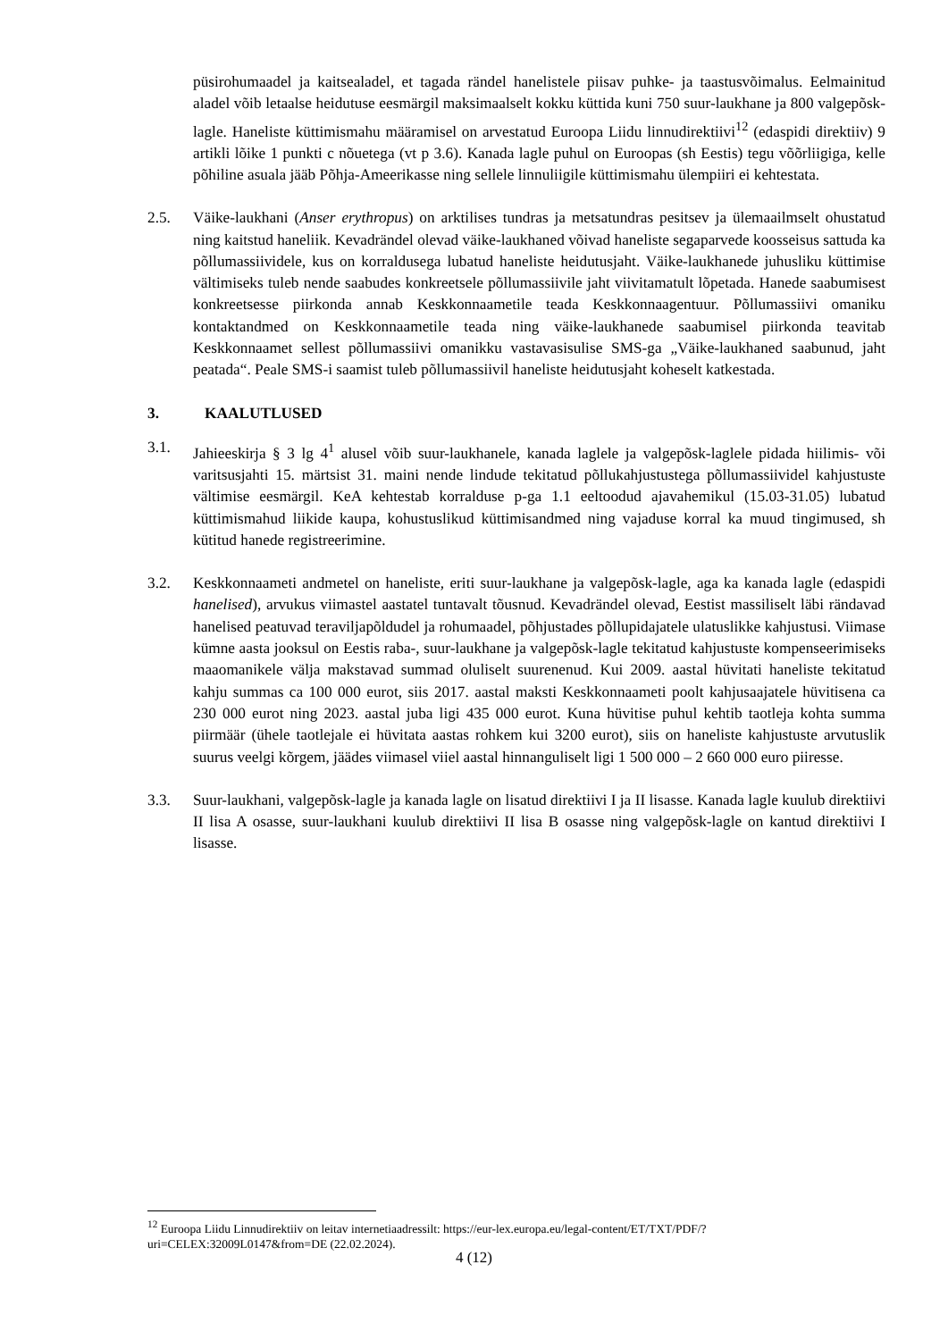püsirohumaadel ja kaitsealadel, et tagada rändel hanelistele piisav puhke- ja taastusvõimalus. Eelmainitud aladel võib letaalse heidutuse eesmärgil maksimaalselt kokku küttida kuni 750 suur-laukhane ja 800 valgepõsk-lagle. Haneliste küttimismahu määramisel on arvestatud Euroopa Liidu linnudirektiivi<sup>12</sup> (edaspidi direktiiv) 9 artikli lõike 1 punkti c nõuetega (vt p 3.6). Kanada lagle puhul on Euroopas (sh Eestis) tegu võõrliigiga, kelle põhiline asuala jääb Põhja-Ameerikasse ning sellele linnuliigile küttimismahu ülempiiri ei kehtestata.
2.5. Väike-laukhani (Anser erythropus) on arktilises tundras ja metsatundras pesitsev ja ülemaailmselt ohustatud ning kaitstud haneliik. Kevadrändel olevad väike-laukhaned võivad haneliste segaparvede koosseisus sattuda ka põllumassiividele, kus on korraldusega lubatud haneliste heidutusjaht. Väike-laukhanede juhusliku küttimise vältimiseks tuleb nende saabudes konkreetsele põllumassiivile jaht viivitamatult lõpetada. Hanede saabumisest konkreetsesse piirkonda annab Keskkonnaametile teada Keskkonnaagentuur. Põllumassiivi omaniku kontaktandmed on Keskkonnaametile teada ning väike-laukhanede saabumisel piirkonda teavitab Keskkonnaamet sellest põllumassiivi omanikku vastavasisulise SMS-ga „Väike-laukhaned saabunud, jaht peatada“. Peale SMS-i saamist tuleb põllumassiivil haneliste heidutusjaht koheselt katkestada.
3. KAALUTLUSED
3.1. Jahieeskirja § 3 lg 4<sup>1</sup> alusel võib suur-laukhanele, kanada laglele ja valgepõsk-laglele pidada hiilimis- või varitsusjahti 15. märtsist 31. maini nende lindude tekitatud põllukahjustustega põllumassiividel kahjustuste vältimise eesmärgil. KeA kehtestab korralduse p-ga 1.1 eeltoodud ajavahemikul (15.03-31.05) lubatud küttimismahud liikide kaupa, kohustuslikud küttimisandmed ning vajaduse korral ka muud tingimused, sh kütitud hanede registreerimine.
3.2. Keskkonnaameti andmetel on haneliste, eriti suur-laukhane ja valgepõsk-lagle, aga ka kanada lagle (edaspidi hanelised), arvukus viimastel aastatel tuntavalt tõusnud. Kevadrändel olevad, Eestist massiliselt läbi rändavad hanelised peatuvad teraviljapõldudel ja rohumaadel, põhjustades põllupidajatele ulatuslikke kahjustusi. Viimase kümne aasta jooksul on Eestis raba-, suur-laukhane ja valgepõsk-lagle tekitatud kahjustuste kompenseerimiseks maaomanikele välja makstavad summad oluliselt suurenenud. Kui 2009. aastal hüvitati haneliste tekitatud kahju summas ca 100 000 eurot, siis 2017. aastal maksti Keskkonnaameti poolt kahjusaajatele hüvitisena ca 230 000 eurot ning 2023. aastal juba ligi 435 000 eurot. Kuna hüvitise puhul kehtib taotleja kohta summa piirmäär (ühele taotlejale ei hüvitata aastas rohkem kui 3200 eurot), siis on haneliste kahjustuste arvutuslik suurus veelgi kõrgem, jäädes viimasel viiel aastal hinnanguliselt ligi 1 500 000 – 2 660 000 euro piiresse.
3.3. Suur-laukhani, valgepõsk-lagle ja kanada lagle on lisatud direktiivi I ja II lisasse. Kanada lagle kuulub direktiivi II lisa A osasse, suur-laukhani kuulub direktiivi II lisa B osasse ning valgepõsk-lagle on kantud direktiivi I lisasse.
<sup>12</sup> Euroopa Liidu Linnudirektiiv on leitav internetiaadressilt: https://eur-lex.europa.eu/legal-content/ET/TXT/PDF/?uri=CELEX:32009L0147&from=DE (22.02.2024).
4 (12)